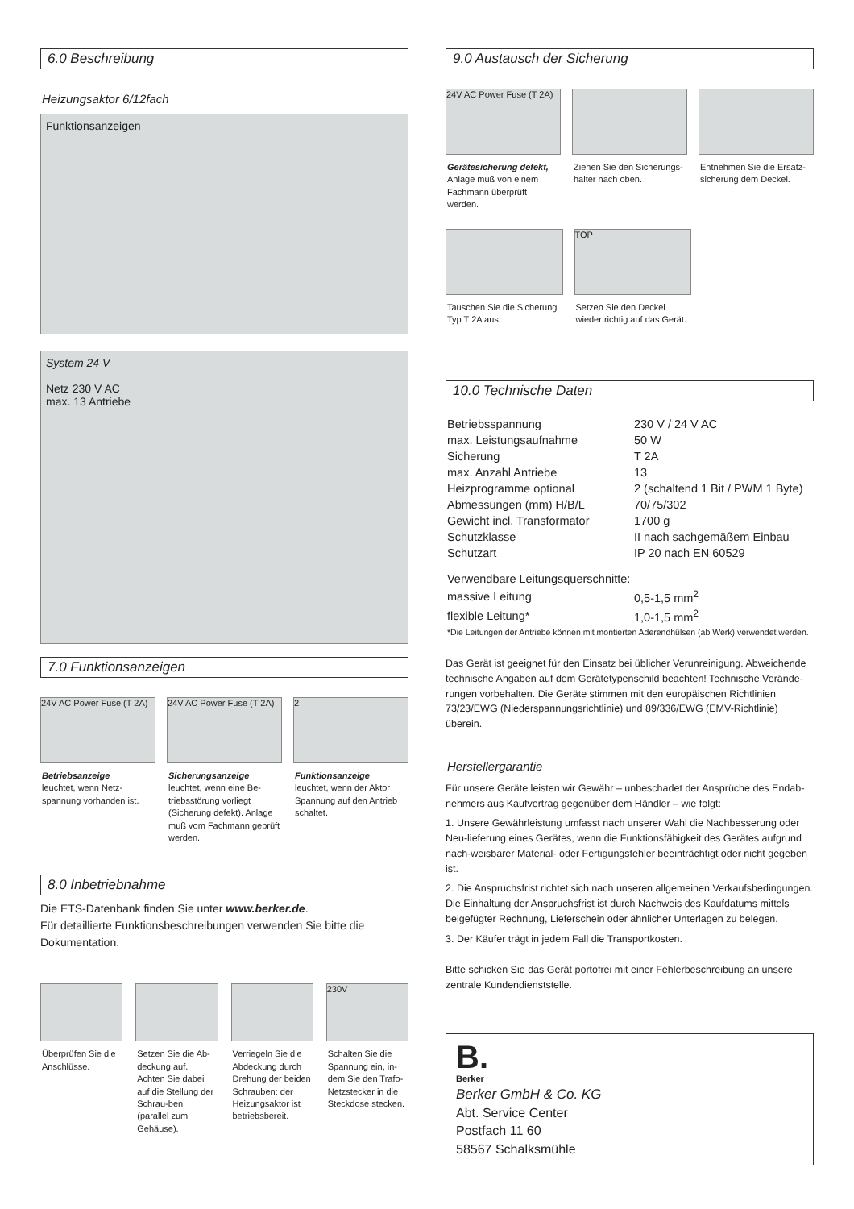6.0 Beschreibung
Heizungsaktor 6/12fach
Funktionsanzeigen
System 24 V
Netz 230 V AC
max. 13 Antriebe
7.0 Funktionsanzeigen
24V AC Power Fuse (T 2A)
Betriebsanzeige
leuchtet, wenn Netz-spannung vorhanden ist.
24V AC Power Fuse (T 2A)
Sicherungsanzeige
leuchtet, wenn eine Be-triebsstörung vorliegt (Sicherung defekt). Anlage muß vom Fachmann geprüft werden.
2
Funktionsanzeige
leuchtet, wenn der Aktor Spannung auf den Antrieb schaltet.
8.0 Inbetriebnahme
Die ETS-Datenbank finden Sie unter www.berker.de.
Für detaillierte Funktionsbeschreibungen verwenden Sie bitte die Dokumentation.
Überprüfen Sie die Anschlüsse. Setzen Sie die Ab-deckung auf. Achten Sie dabei auf die Stellung der Schrau-ben (parallel zum Gehäuse).
Verriegeln Sie die Abdeckung durch Drehung der beiden Schrauben: der Heizungsaktor ist betriebsbereit.
230V
Schalten Sie die Spannung ein, in-dem Sie den Trafo-Netzstecker in die Steckdose stecken.
9.0 Austausch der Sicherung
24V AC Power Fuse (T 2A)
Gerätesicherung defekt,
Anlage muß von einem Fachmann überprüft werden.
Ziehen Sie den Sicherungs-halter nach oben.
Entnehmen Sie die Ersatz-sicherung dem Deckel.
Tauschen Sie die Sicherung Typ T 2A aus.
TOP
Setzen Sie den Deckel wieder richtig auf das Gerät.
10.0 Technische Daten
| Betriebsspannung | 230 V / 24 V AC |
| max. Leistungsaufnahme | 50 W |
| Sicherung | T 2A |
| max. Anzahl Antriebe | 13 |
| Heizprogramme optional | 2 (schaltend 1 Bit / PWM 1 Byte) |
| Abmessungen (mm) H/B/L | 70/75/302 |
| Gewicht incl. Transformator | 1700 g |
| Schutzklasse | II nach sachgemäßem Einbau |
| Schutzart | IP 20 nach EN 60529 |
| Verwendbare Leitungsquerschnitte: | |
| massive Leitung | 0,5-1,5 mm<sup>2</sup> |
| flexible Leitung* | 1,0-1,5 mm<sup>2</sup> |
*Die Leitungen der Antriebe können mit montierten Aderendhülsen (ab Werk) verwendet werden.
Das Gerät ist geeignet für den Einsatz bei üblicher Verunreinigung. Abweichende technische Angaben auf dem Gerätetypenschild beachten! Technische Verände-rungen vorbehalten. Die Geräte stimmen mit den europäischen Richtlinien 73/23/EWG (Niederspannungsrichtlinie) und 89/336/EWG (EMV-Richtlinie) überein.
Herstellergarantie
Für unsere Geräte leisten wir Gewähr – unbeschadet der Ansprüche des Endab-nehmers aus Kaufvertrag gegenüber dem Händler – wie folgt:
1. Unsere Gewährleistung umfasst nach unserer Wahl die Nachbesserung oder Neu-lieferung eines Gerätes, wenn die Funktionsfähigkeit des Gerätes aufgrund nach-weisbarer Material- oder Fertigungsfehler beeinträchtigt oder nicht gegeben ist.
2. Die Anspruchsfrist richtet sich nach unseren allgemeinen Verkaufsbedingungen. Die Einhaltung der Anspruchsfrist ist durch Nachweis des Kaufdatums mittels beigefügter Rechnung, Lieferschein oder ähnlicher Unterlagen zu belegen.
3. Der Käufer trägt in jedem Fall die Transportkosten.
Bitte schicken Sie das Gerät portofrei mit einer Fehlerbeschreibung an unsere zentrale Kundendienststelle.
B.
Berker
Berker GmbH & Co. KG
Abt. Service Center
Postfach 11 60
58567 Schalksmühle